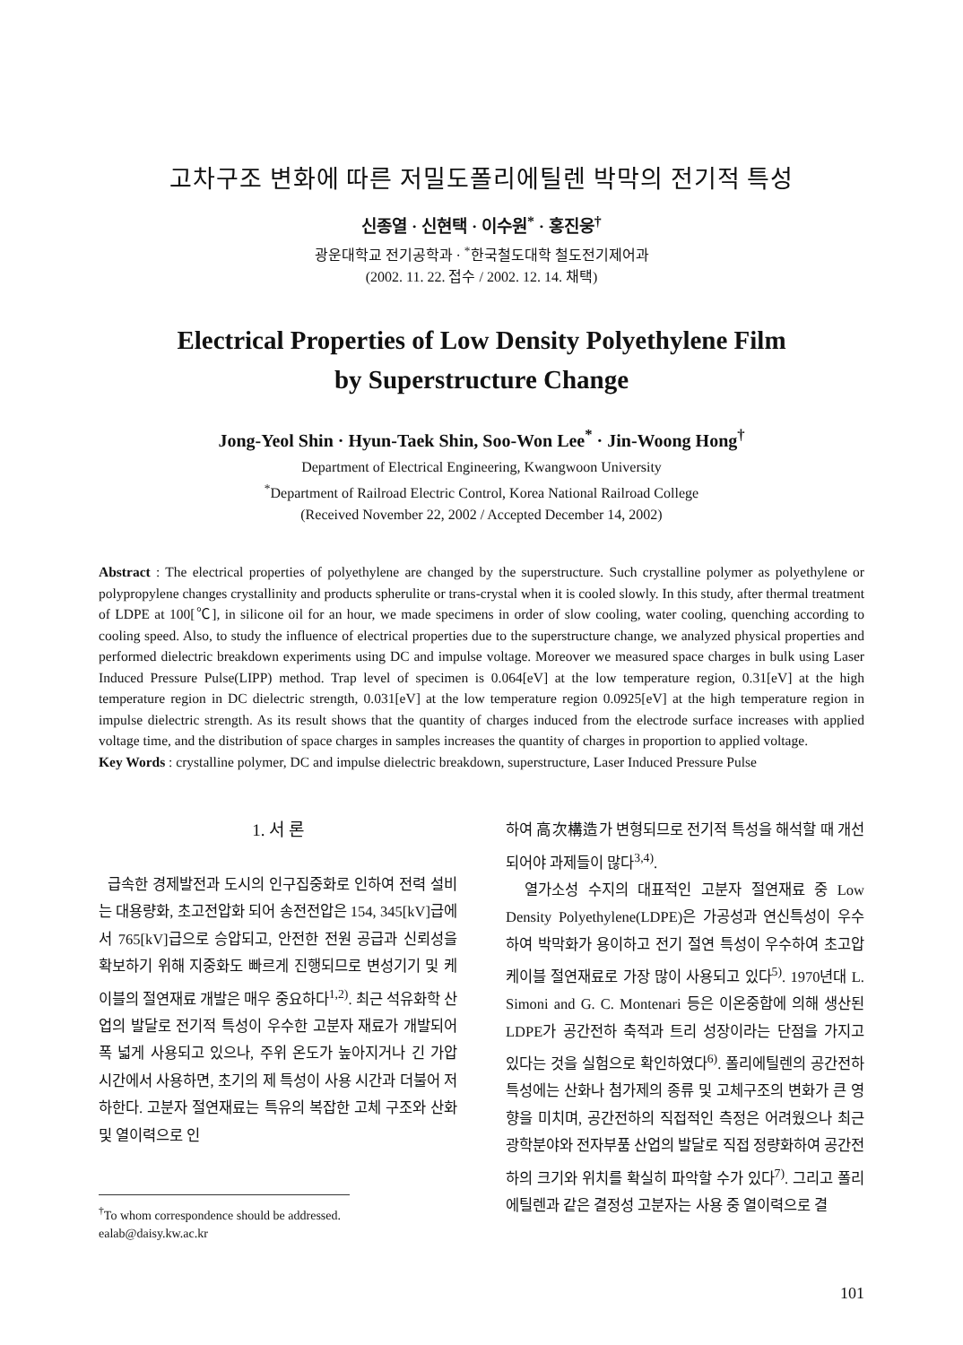고차구조 변화에 따른 저밀도폴리에틸렌 박막의 전기적 특성
신종열 · 신현택 · 이수원<sup>*</sup> · 홍진웅<sup>†</sup>
광운대학교 전기공학과 · <sup>*</sup>한국철도대학 철도전기제어과
(2002. 11. 22. 접수 / 2002. 12. 14. 채택)
Electrical Properties of Low Density Polyethylene Film
by Superstructure Change
Jong-Yeol Shin · Hyun-Taek Shin, Soo-Won Lee<sup>*</sup> · Jin-Woong Hong<sup>†</sup>
Department of Electrical Engineering, Kwangwoon University
<sup>*</sup> Department of Railroad Electric Control, Korea National Railroad College
(Received November 22, 2002 / Accepted December 14, 2002)
Abstract : The electrical properties of polyethylene are changed by the superstructure. Such crystalline polymer as polyethylene or polypropylene changes crystallinity and products spherulite or trans-crystal when it is cooled slowly. In this study, after thermal treatment of LDPE at 100[℃], in silicone oil for an hour, we made specimens in order of slow cooling, water cooling, quenching according to cooling speed. Also, to study the influence of electrical properties due to the superstructure change, we analyzed physical properties and performed dielectric breakdown experiments using DC and impulse voltage. Moreover we measured space charges in bulk using Laser Induced Pressure Pulse(LIPP) method. Trap level of specimen is 0.064[eV] at the low temperature region, 0.31[eV] at the high temperature region in DC dielectric strength, 0.031[eV] at the low temperature region 0.0925[eV] at the high temperature region in impulse dielectric strength. As its result shows that the quantity of charges induced from the electrode surface increases with applied voltage time, and the distribution of space charges in samples increases the quantity of charges in proportion to applied voltage.
Key Words : crystalline polymer, DC and impulse dielectric breakdown, superstructure, Laser Induced Pressure Pulse
1. 서 론
급속한 경제발전과 도시의 인구집중화로 인하여 전력 설비는 대용량화, 초고전압화 되어 송전전압은 154, 345[kV]급에서 765[kV]급으로 승압되고, 안전한 전원 공급과 신뢰성을 확보하기 위해 지중화도 빠르게 진행되므로 변성기기 및 케이블의 절연재료 개발은 매우 중요하다<sup>1,2)</sup>. 최근 석유화학 산업의 발달로 전기적 특성이 우수한 고분자 재료가 개발되어 폭 넓게 사용되고 있으나, 주위 온도가 높아지거나 긴 가압 시간에서 사용하면, 초기의 제 특성이 사용 시간과 더불어 저하한다. 고분자 절연재료는 특유의 복잡한 고체 구조와 산화 및 열이력으로 인
<sup>†</sup> To whom correspondence should be addressed.
ealab@daisy.kw.ac.kr
하여 高次構造가 변형되므로 전기적 특성을 해석할 때 개선되어야 과제들이 많다<sup>3,4)</sup>.
열가소성 수지의 대표적인 고분자 절연재료 중 Low Density Polyethylene(LDPE)은 가공성과 연신특성이 우수하여 박막화가 용이하고 전기 절연 특성이 우수하여 초고압 케이블 절연재료로 가장 많이 사용되고 있다<sup>5)</sup>. 1970년대 L. Simoni and G. C. Montenari 등은 이온중합에 의해 생산된 LDPE가 공간전하 축적과 트리 성장이라는 단점을 가지고 있다는 것을 실험으로 확인하였다<sup>6)</sup>. 폴리에틸렌의 공간전하 특성에는 산화나 첨가제의 종류 및 고체구조의 변화가 큰 영향을 미치며, 공간전하의 직접적인 측정은 어려웠으나 최근 광학분야와 전자부품 산업의 발달로 직접 정량화하여 공간전하의 크기와 위치를 확실히 파악할 수가 있다<sup>7)</sup>. 그리고 폴리에틸렌과 같은 결정성 고분자는 사용 중 열이력으로 결
101